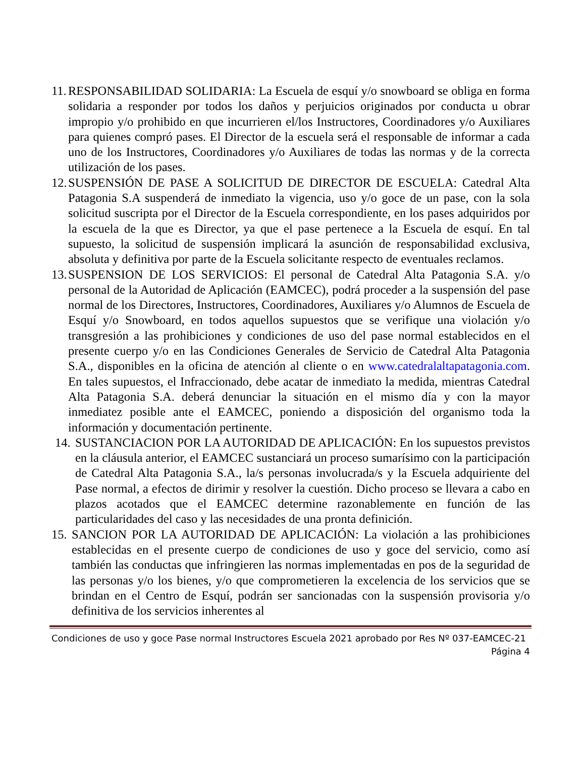11.
RESPONSABILIDAD SOLIDARIA: La Escuela de esquí y/o snowboard se obliga en forma solidaria a responder por todos los daños y perjuicios originados por conducta u obrar impropio y/o prohibido en que incurrieren el/los Instructores, Coordinadores y/o Auxiliares para quienes compró pases. El Director de la escuela será el responsable de informar a cada uno de los Instructores, Coordinadores y/o Auxiliares de todas las normas y de la correcta utilización de los pases.
12.
SUSPENSIÓN DE PASE A SOLICITUD DE DIRECTOR DE ESCUELA: Catedral Alta Patagonia S.A suspenderá de inmediato la vigencia, uso y/o goce de un pase, con la sola solicitud suscripta por el Director de la Escuela correspondiente, en los pases adquiridos por la escuela de la que es Director, ya que el pase pertenece a la Escuela de esquí. En tal supuesto, la solicitud de suspensión implicará la asunción de responsabilidad exclusiva, absoluta y definitiva por parte de la Escuela solicitante respecto de eventuales reclamos.
13.
SUSPENSION DE LOS SERVICIOS: El personal de Catedral Alta Patagonia S.A. y/o personal de la Autoridad de Aplicación (EAMCEC), podrá proceder a la suspensión del pase normal de los Directores, Instructores, Coordinadores, Auxiliares y/o Alumnos de Escuela de Esquí y/o Snowboard, en todos aquellos supuestos que se verifique una violación y/o transgresión a las prohibiciones y condiciones de uso del pase normal establecidos en el presente cuerpo y/o en las Condiciones Generales de Servicio de Catedral Alta Patagonia S.A., disponibles en la oficina de atención al cliente o en www.catedralaltapatagonia.com. En tales supuestos, el Infraccionado, debe acatar de inmediato la medida, mientras Catedral Alta Patagonia S.A. deberá denunciar la situación en el mismo día y con la mayor inmediatez posible ante el EAMCEC, poniendo a disposición del organismo toda la información y documentación pertinente.
14.
SUSTANCIACION POR LA AUTORIDAD DE APLICACIÓN: En los supuestos previstos en la cláusula anterior, el EAMCEC sustanciará un proceso sumarísimo con la participación de Catedral Alta Patagonia S.A., la/s personas involucrada/s y la Escuela adquiriente del Pase normal, a efectos de dirimir y resolver la cuestión. Dicho proceso se llevara a cabo en plazos acotados que el EAMCEC determine razonablemente en función de las particularidades del caso y las necesidades de una pronta definición.
15.
SANCION POR LA AUTORIDAD DE APLICACIÓN: La violación a las prohibiciones establecidas en el presente cuerpo de condiciones de uso y goce del servicio, como así también las conductas que infringieren las normas implementadas en pos de la seguridad de las personas y/o los bienes, y/o que comprometieren la excelencia de los servicios que se brindan en el Centro de Esquí, podrán ser sancionadas con la suspensión provisoria y/o definitiva de los servicios inherentes al
Condiciones de uso y goce Pase normal Instructores Escuela 2021 aprobado por Res Nº 037-EAMCEC-21
Página 4